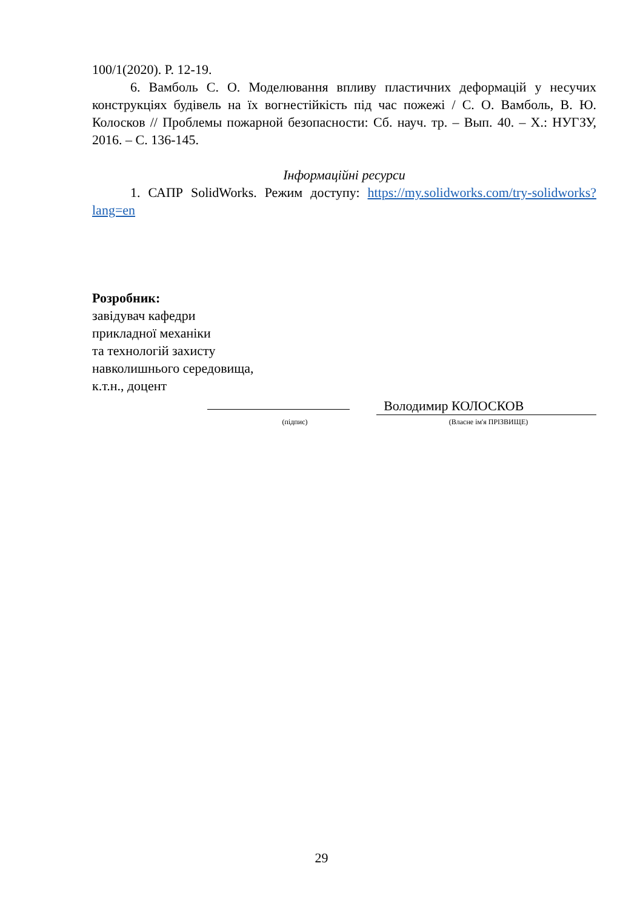100/1(2020). P. 12-19.
6. Вамболь С. О. Моделювання впливу пластичних деформацій у несучих конструкціях будівель на їх вогнестійкість під час пожежі / С. О. Вамболь, В. Ю. Колосков // Проблемы пожарной безопасности: Сб. науч. тр. – Вып. 40. – Х.: НУГЗУ, 2016. – С. 136-145.
Інформаційні ресурси
1. САПР SolidWorks. Режим доступу: https://my.solidworks.com/try-solidworks?lang=en
Розробник:
завідувач кафедри
прикладної механіки
та технологій захисту
навколишнього середовища,
к.т.н., доцент
Володимир КОЛОСКОВ
(підпис) (Власне ім'я ПРІЗВИЩЕ)
29